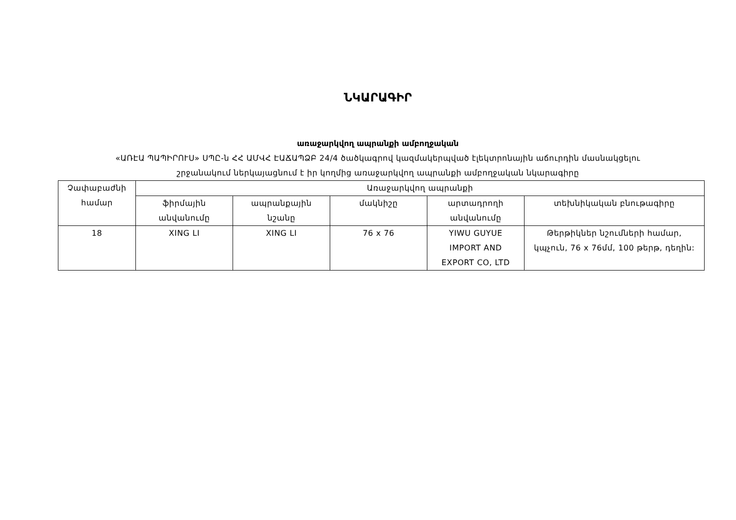ՆԿԱՐԱԳԻՐ
առաջարկվող ապրանքի ամբողջական
«ԱՌԷԱ ՊԱՊԻՐՈՒՍ» ՍՊԸ-ն ՀՀ ԱՄՎՀ ԷԱՃԱՊՁԲ 24/4 ծածկագրով կազմակերպված էլեկտրոնային աճուրդին մասնակցելու
շրջանակում ներկայացնում է իր կողմից առաջարկվող ապրանքի ամբողջական նկարագիրը
| Չափաբաժնի համար | Առաջարկվող ապրանքի | | | | |
| --- | --- | --- | --- | --- | --- |
| | ֆիրմային անվանումը | ապրանքային նշանը | մակնիշը | արտադրողի անվանումը | տեխնիկական բնութագիրը |
| 18 | XING LI | XING LI | 76 x 76 | YIWU GUYUE IMPORT AND EXPORT CO, LTD | Թերթիկներ նշումների համար, կպչուն, 76 x 76մմ, 100 թերթ, դեղին: |